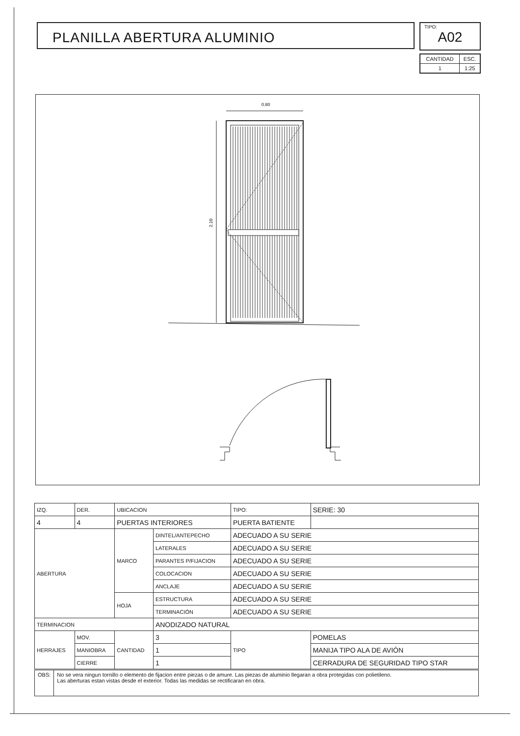PLANILLA ABERTURA ALUMINIO
TIPO:
A02
| CANTIDAD | ESC. |
| 1 | 1:25 |
0.80
2.10
| IZQ. | DER. | UBICACION | | TIPO: | | SERIE: 30 |
| 4 | 4 | PUERTAS INTERIORES | | PUERTA BATIENTE | | |
| ABERTURA | | MARCO | DINTEL/ANTEPECHO | ADECUADO A SU SERIE | | |
| | | | LATERALES | ADECUADO A SU SERIE | | |
| | | | PARANTES P/FIJACION | ADECUADO A SU SERIE | | |
| | | | COLOCACION | ADECUADO A SU SERIE | | |
| | | | ANCLAJE | ADECUADO A SU SERIE | | |
| | | HOJA | ESTRUCTURA | ADECUADO A SU SERIE | | |
| | | | TERMINACIÓN | ADECUADO A SU SERIE | | |
| TERMINACION | | | ANODIZADO NATURAL | | | |
| HERRAJES | MOV. | CANTIDAD | 3 | TIPO | POMELAS | |
| | MANIOBRA | | 1 | | MANIJA TIPO ALA DE AVIÓN | |
| | CIERRE | | 1 | | CERRADURA DE SEGURIDAD TIPO STAR | |
OBS: No se vera ningun tornillo o elemento de fijacion entre piezas o de amure. Las piezas de aluminio llegaran a obra protegidas con polietileno.
Las aberturas estan vistas desde el exterior. Todas las medidas se rectificaran en obra.